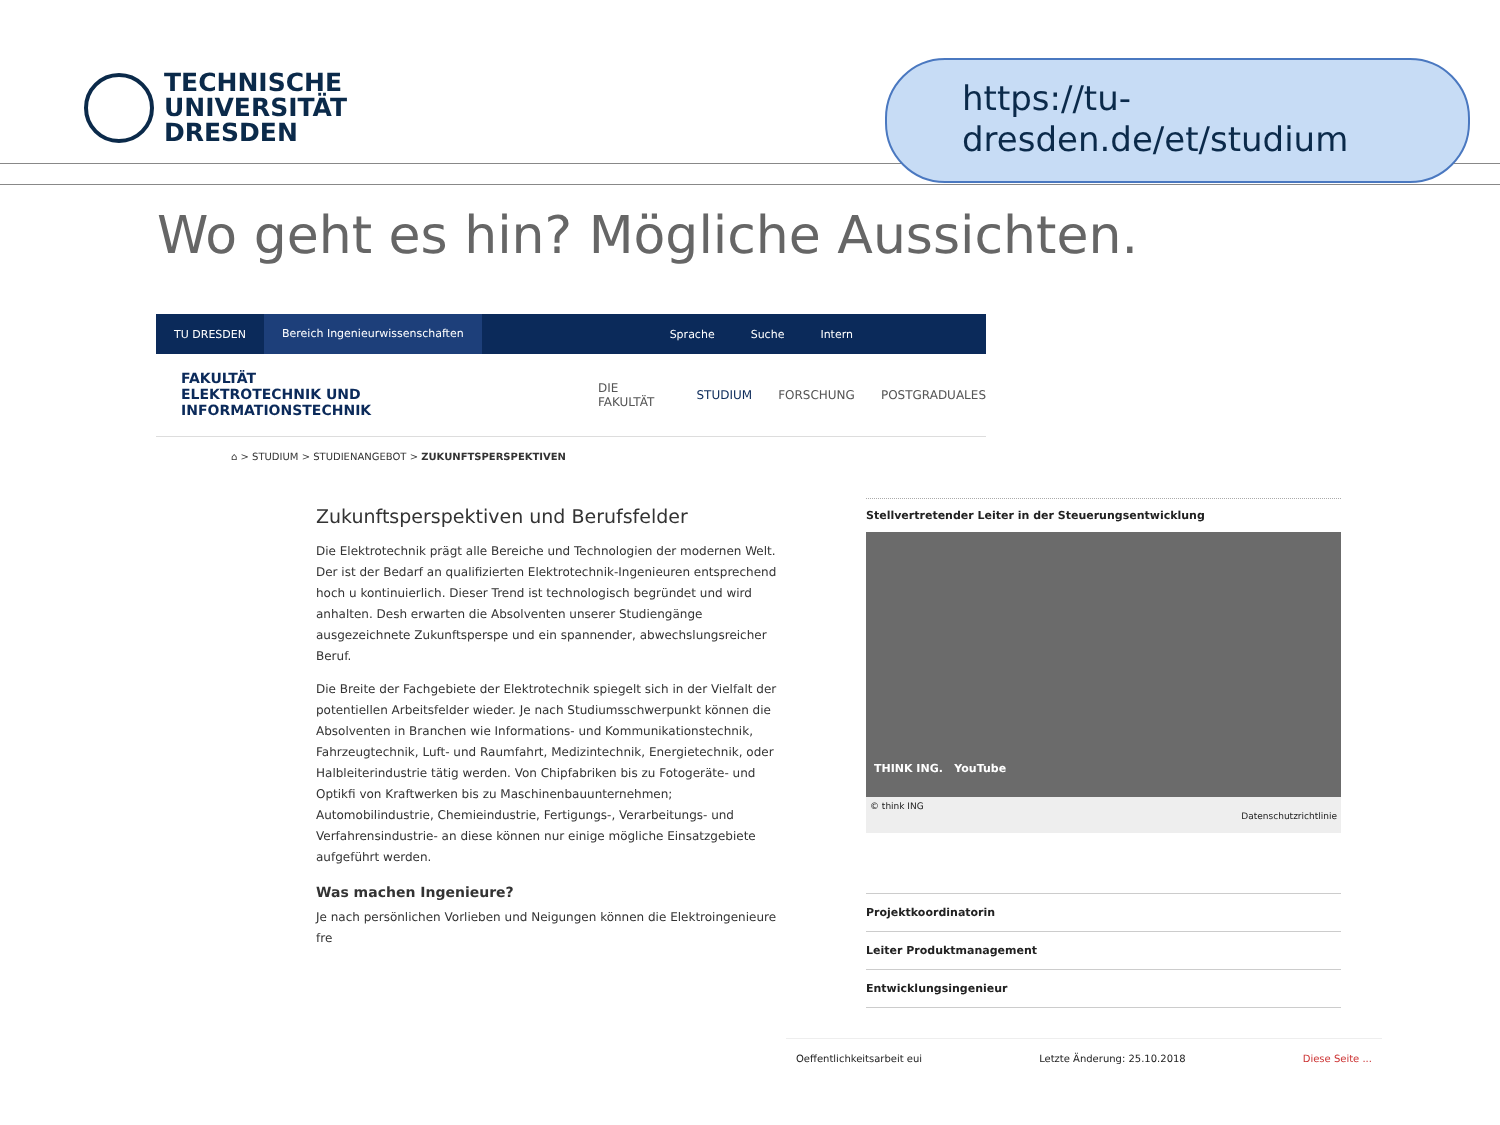TECHNISCHE
UNIVERSITÄT
DRESDEN
https://tu-
dresden.de/et/studium
Wo geht es hin? Mögliche Aussichten.
TU DRESDEN Bereich Ingenieurwissenschaften Sprache Suche Intern
FAKULTÄT
ELEKTROTECHNIK UND
INFORMATIONSTECHNIK
DIE FAKULTÄT STUDIUM FORSCHUNG POSTGRADUALES
⌂ > STUDIUM > STUDIENANGEBOT > ZUKUNFTSPERSPEKTIVEN
Zukunftsperspektiven und Berufsfelder
Die Elektrotechnik prägt alle Bereiche und Technologien der modernen Welt. Der ist der Bedarf an qualifizierten Elektrotechnik-Ingenieuren entsprechend hoch u kontinuierlich. Dieser Trend ist technologisch begründet und wird anhalten. Desh erwarten die Absolventen unserer Studiengänge ausgezeichnete Zukunftsperspe und ein spannender, abwechslungsreicher Beruf.
Die Breite der Fachgebiete der Elektrotechnik spiegelt sich in der Vielfalt der potentiellen Arbeitsfelder wieder. Je nach Studiumsschwerpunkt können die Absolventen in Branchen wie Informations- und Kommunikationstechnik, Fahrzeugtechnik, Luft- und Raumfahrt, Medizintechnik, Energietechnik, oder Halbleiterindustrie tätig werden. Von Chipfabriken bis zu Fotogeräte- und Optikfi von Kraftwerken bis zu Maschinenbauunternehmen; Automobilindustrie, Chemieindustrie, Fertigungs-, Verarbeitungs- und Verfahrensindustrie- an diese können nur einige mögliche Einsatzgebiete aufgeführt werden.
Was machen Ingenieure?
Je nach persönlichen Vorlieben und Neigungen können die Elektroingenieure fre
Stellvertretender Leiter in der Steuerungsentwicklung
THINK ING. YouTube
© think ING
Datenschutzrichtlinie
Projektkoordinatorin
Leiter Produktmanagement
Entwicklungsingenieur
Oeffentlichkeitsarbeit eui Letzte Änderung: 25.10.2018 Diese Seite ...